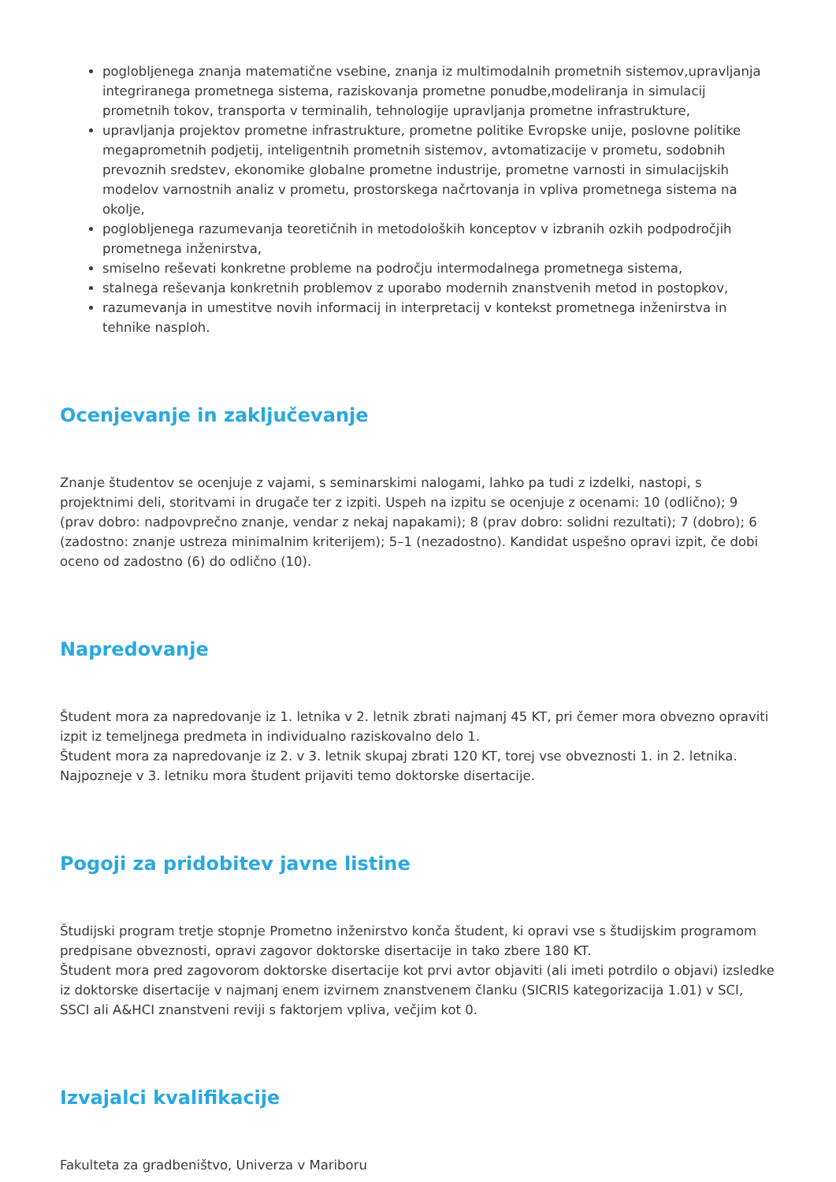poglobljenega znanja matematične vsebine, znanja iz multimodalnih prometnih sistemov,upravljanja integriranega prometnega sistema, raziskovanja prometne ponudbe,modeliranja in simulacij prometnih tokov, transporta v terminalih, tehnologije upravljanja prometne infrastrukture,
upravljanja projektov prometne infrastrukture, prometne politike Evropske unije, poslovne politike megaprometnih podjetij, inteligentnih prometnih sistemov, avtomatizacije v prometu, sodobnih prevoznih sredstev, ekonomike globalne prometne industrije, prometne varnosti in simulacijskih modelov varnostnih analiz v prometu, prostorskega načrtovanja in vpliva prometnega sistema na okolje,
poglobljenega razumevanja teoretičnih in metodoloških konceptov v izbranih ozkih podpodročjih prometnega inženirstva,
smiselno reševati konkretne probleme na področju intermodalnega prometnega sistema,
stalnega reševanja konkretnih problemov z uporabo modernih znanstvenih metod in postopkov,
razumevanja in umestitve novih informacij in interpretacij v kontekst prometnega inženirstva in tehnike nasploh.
Ocenjevanje in zaključevanje
Znanje študentov se ocenjuje z vajami, s seminarskimi nalogami, lahko pa tudi z izdelki, nastopi, s projektnimi deli, storitvami in drugače ter z izpiti. Uspeh na izpitu se ocenjuje z ocenami: 10 (odlično); 9 (prav dobro: nadpovprečno znanje, vendar z nekaj napakami); 8 (prav dobro: solidni rezultati); 7 (dobro); 6 (zadostno: znanje ustreza minimalnim kriterijem); 5–1 (nezadostno). Kandidat uspešno opravi izpit, če dobi oceno od zadostno (6) do odlično (10).
Napredovanje
Študent mora za napredovanje iz 1. letnika v 2. letnik zbrati najmanj 45 KT, pri čemer mora obvezno opraviti izpit iz temeljnega predmeta in individualno raziskovalno delo 1.
Študent mora za napredovanje iz 2. v 3. letnik skupaj zbrati 120 KT, torej vse obveznosti 1. in 2. letnika. Najpozneje v 3. letniku mora študent prijaviti temo doktorske disertacije.
Pogoji za pridobitev javne listine
Študijski program tretje stopnje Prometno inženirstvo konča študent, ki opravi vse s študijskim programom predpisane obveznosti, opravi zagovor doktorske disertacije in tako zbere 180 KT.
Študent mora pred zagovorom doktorske disertacije kot prvi avtor objaviti (ali imeti potrdilo o objavi) izsledke iz doktorske disertacije v najmanj enem izvirnem znanstvenem članku (SICRIS kategorizacija 1.01) v SCI, SSCI ali A&HCI znanstveni reviji s faktorjem vpliva, večjim kot 0.
Izvajalci kvalifikacije
Fakulteta za gradbeništvo, Univerza v Mariboru